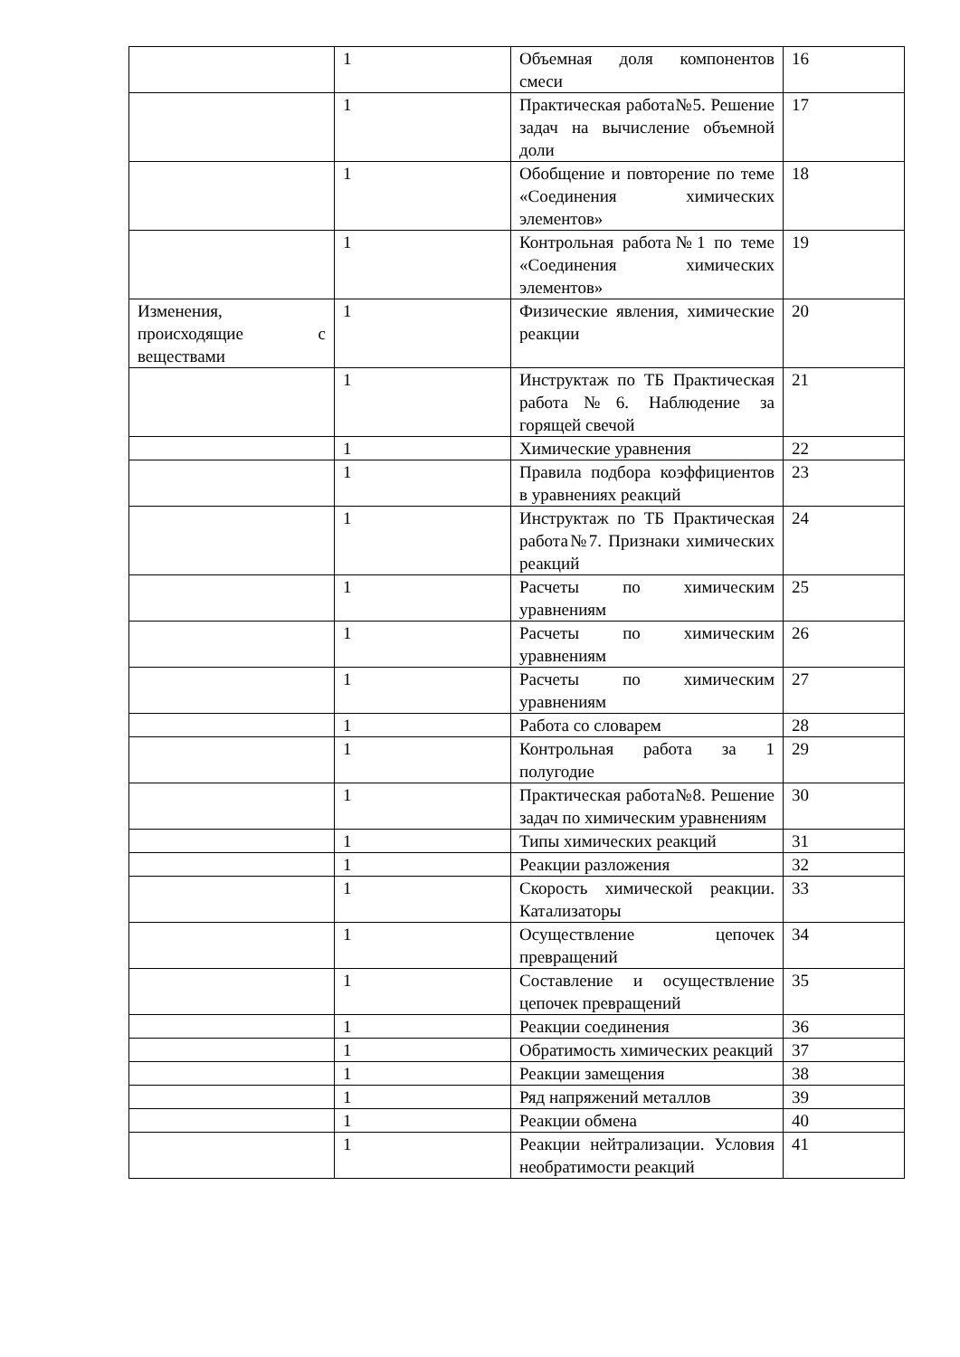| | 1 | Объемная доля компонентов смеси | 16 |
| | 1 | Практическая работа№5. Решение задач на вычисление объемной доли | 17 |
| | 1 | Обобщение и повторение по теме «Соединения химических элементов» | 18 |
| | 1 | Контрольная работа№1 по теме «Соединения химических элементов» | 19 |
| Изменения, происходящие с веществами | 1 | Физические явления, химические реакции | 20 |
| | 1 | Инструктаж по ТБ Практическая работа№6. Наблюдение за горящей свечой | 21 |
| | 1 | Химические уравнения | 22 |
| | 1 | Правила подбора коэффициентов в уравнениях реакций | 23 |
| | 1 | Инструктаж по ТБ Практическая работа№7. Признаки химических реакций | 24 |
| | 1 | Расчеты по химическим уравнениям | 25 |
| | 1 | Расчеты по химическим уравнениям | 26 |
| | 1 | Расчеты по химическим уравнениям | 27 |
| | 1 | Работа со словарем | 28 |
| | 1 | Контрольная работа за 1 полугодие | 29 |
| | 1 | Практическая работа№8. Решение задач по химическим уравнениям | 30 |
| | 1 | Типы химических реакций | 31 |
| | 1 | Реакции разложения | 32 |
| | 1 | Скорость химической реакции. Катализаторы | 33 |
| | 1 | Осуществление цепочек превращений | 34 |
| | 1 | Составление и осуществление цепочек превращений | 35 |
| | 1 | Реакции соединения | 36 |
| | 1 | Обратимость химических реакций | 37 |
| | 1 | Реакции замещения | 38 |
| | 1 | Ряд напряжений металлов | 39 |
| | 1 | Реакции обмена | 40 |
| | 1 | Реакции нейтрализации. Условия необратимости реакций | 41 |